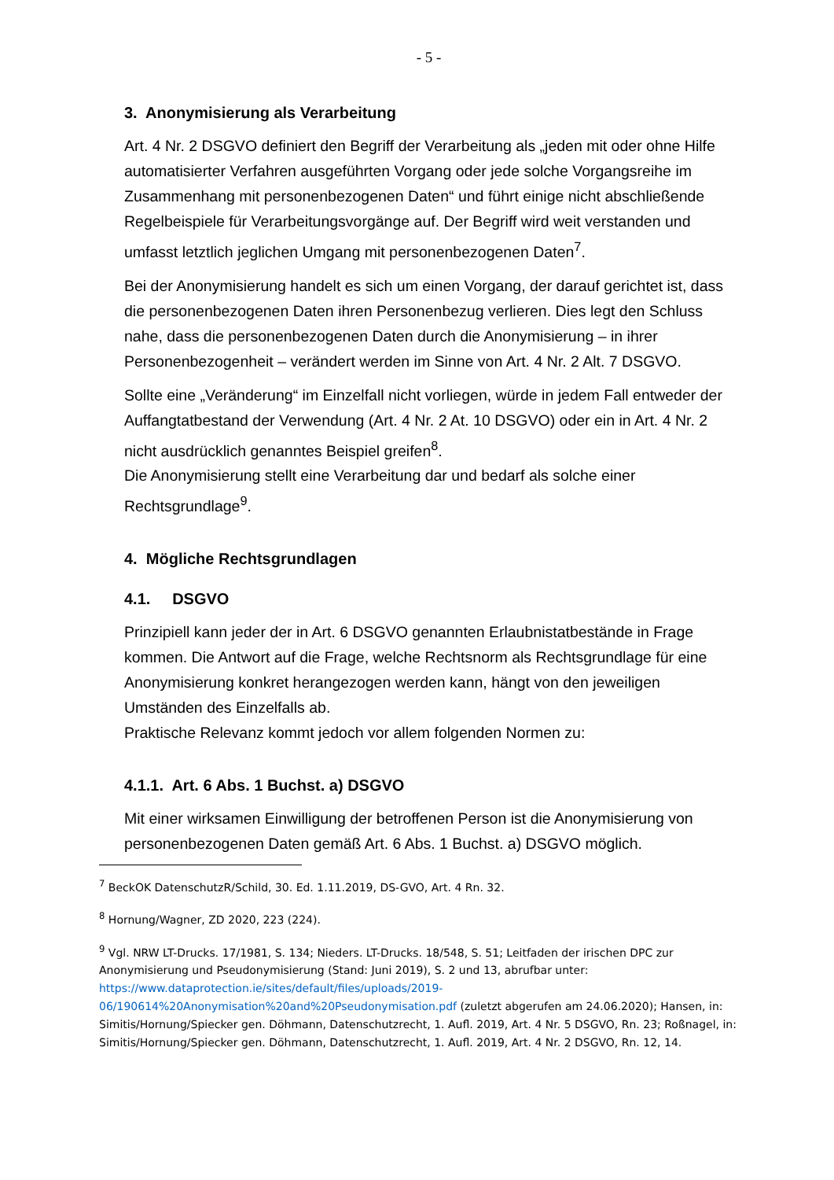- 5 -
3. Anonymisierung als Verarbeitung
Art. 4 Nr. 2 DSGVO definiert den Begriff der Verarbeitung als „jeden mit oder ohne Hilfe automatisierter Verfahren ausgeführten Vorgang oder jede solche Vorgangsreihe im Zusammenhang mit personenbezogenen Daten“ und führt einige nicht abschließende Regelbeispiele für Verarbeitungsvorgänge auf. Der Begriff wird weit verstanden und umfasst letztlich jeglichen Umgang mit personenbezogenen Daten<sup>7</sup>.
Bei der Anonymisierung handelt es sich um einen Vorgang, der darauf gerichtet ist, dass die personenbezogenen Daten ihren Personenbezug verlieren. Dies legt den Schluss nahe, dass die personenbezogenen Daten durch die Anonymisierung – in ihrer Personenbezogenheit – verändert werden im Sinne von Art. 4 Nr. 2 Alt. 7 DSGVO.
Sollte eine „Veränderung“ im Einzelfall nicht vorliegen, würde in jedem Fall entweder der Auffangtatbestand der Verwendung (Art. 4 Nr. 2 At. 10 DSGVO) oder ein in Art. 4 Nr. 2 nicht ausdrücklich genanntes Beispiel greifen<sup>8</sup>.
Die Anonymisierung stellt eine Verarbeitung dar und bedarf als solche einer Rechtsgrundlage<sup>9</sup>.
4. Mögliche Rechtsgrundlagen
4.1. DSGVO
Prinzipiell kann jeder der in Art. 6 DSGVO genannten Erlaubnistatbestände in Frage kommen. Die Antwort auf die Frage, welche Rechtsnorm als Rechtsgrundlage für eine Anonymisierung konkret herangezogen werden kann, hängt von den jeweiligen Umständen des Einzelfalls ab.
Praktische Relevanz kommt jedoch vor allem folgenden Normen zu:
4.1.1. Art. 6 Abs. 1 Buchst. a) DSGVO
Mit einer wirksamen Einwilligung der betroffenen Person ist die Anonymisierung von personenbezogenen Daten gemäß Art. 6 Abs. 1 Buchst. a) DSGVO möglich.
<sup>7</sup> BeckOK DatenschutzR/Schild, 30. Ed. 1.11.2019, DS-GVO, Art. 4 Rn. 32.
<sup>8</sup> Hornung/Wagner, ZD 2020, 223 (224).
<sup>9</sup> Vgl. NRW LT-Drucks. 17/1981, S. 134; Nieders. LT-Drucks. 18/548, S. 51; Leitfaden der irischen DPC zur Anonymisierung und Pseudonymisierung (Stand: Juni 2019), S. 2 und 13, abrufbar unter: https://www.dataprotection.ie/sites/default/files/uploads/2019-06/190614%20Anonymisation%20and%20Pseudonymisation.pdf (zuletzt abgerufen am 24.06.2020); Hansen, in: Simitis/Hornung/Spiecker gen. Döhmann, Datenschutzrecht, 1. Aufl. 2019, Art. 4 Nr. 5 DSGVO, Rn. 23; Roßnagel, in: Simitis/Hornung/Spiecker gen. Döhmann, Datenschutzrecht, 1. Aufl. 2019, Art. 4 Nr. 2 DSGVO, Rn. 12, 14.